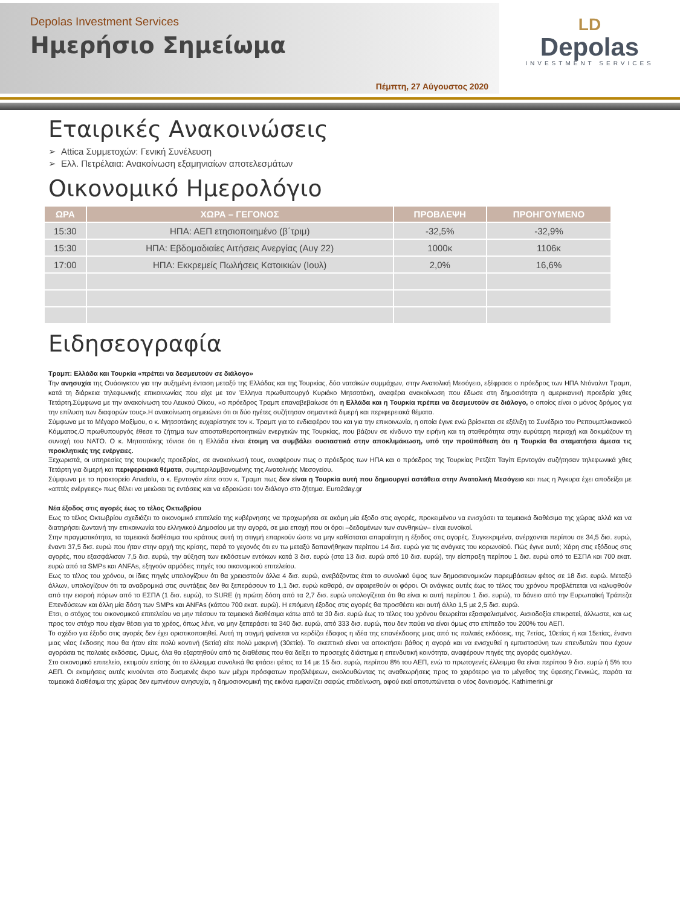Depolas Investment Services
Ημερήσιο Σημείωμα
Πέμπτη, 27 Αύγουστος 2020
LD
Depolas
INVESTMENT SERVICES
Εταιρικές Ανακοινώσεις
➢ Attica Συμμετοχών: Γενική Συνέλευση
➢ Ελλ. Πετρέλαια: Ανακοίνωση εξαμηνιαίων αποτελεσμάτων
Οικονομικό Ημερολόγιο
| ΩΡΑ | ΧΩΡΑ – ΓΕΓΟΝΟΣ | ΠΡΟΒΛΕΨΗ | ΠΡΟΗΓΟΥΜΕΝΟ |
| --- | --- | --- | --- |
| 15:30 | ΗΠΑ: ΑΕΠ ετησιοποιημένο (β΄τριμ) | -32,5% | -32,9% |
| 15:30 | ΗΠΑ: Εβδομαδιαίες Αιτήσεις Ανεργίας (Αυγ 22) | 1000κ | 1106κ |
| 17:00 | ΗΠΑ: Εκκρεμείς Πωλήσεις Κατοικιών (Ιουλ) | 2,0% | 16,6% |
Ειδησεογραφία
Τραμπ: Ελλάδα και Τουρκία «πρέπει να δεσμευτούν σε διάλογο»
Την ανησυχία της Ουάσιγκτον για την αυξημένη ένταση μεταξύ της Ελλάδας και της Τουρκίας, δύο νατοϊκών συμμάχων, στην Ανατολική Μεσόγειο, εξέφρασε ο πρόεδρος των ΗΠΑ Ντόναλντ Τραμπ, κατά τη διάρκεια τηλεφωνικής επικοινωνίας που είχε με τον Έλληνα πρωθυπουργό Κυριάκο Μητσοτάκη, αναφέρει ανακοίνωση που έδωσε στη δημοσιότητα η αμερικανική προεδρία χθες Τετάρτη.Σύμφωνα με την ανακοίνωση του Λευκού Οίκου, «ο πρόεδρος Τραμπ επαναβεβαίωσε ότι η Ελλάδα και η Τουρκία πρέπει να δεσμευτούν σε διάλογο, ο οποίος είναι ο μόνος δρόμος για την επίλυση των διαφορών τους».Η ανακοίνωση σημειώνει ότι οι δύο ηγέτες συζήτησαν σημαντικά διμερή και περιφερειακά θέματα.
Σύμφωνα με το Μέγαρο Μαξίμου, ο κ. Μητσοτάκης ευχαρίστησε τον κ. Τραμπ για το ενδιαφέρον του και για την επικοινωνία, η οποία έγινε ενώ βρίσκεται σε εξέλιξη το Συνέδριο του Ρεπουμπλικανικού Κόμματος.Ο πρωθυπουργός έθεσε το ζήτημα των αποσταθεροποιητικών ενεργειών της Τουρκίας, που βάζουν σε κίνδυνο την ειρήνη και τη σταθερότητα στην ευρύτερη περιοχή και δοκιμάζουν τη συνοχή του ΝΑΤΟ. Ο κ. Μητσοτάκης τόνισε ότι η Ελλάδα είναι έτοιμη να συμβάλει ουσιαστικά στην αποκλιμάκωση, υπό την προϋπόθεση ότι η Τουρκία θα σταματήσει άμεσα τις προκλητικές της ενέργειες.
Ξεχωριστά, οι υπηρεσίες της τουρκικής προεδρίας, σε ανακοίνωσή τους, αναφέρουν πως ο πρόεδρος των ΗΠΑ και ο πρόεδρος της Τουρκίας Ρετζέπ Ταγίπ Ερντογάν συζήτησαν τηλεφωνικά χθες Τετάρτη για διμερή και περιφερειακά θέματα, συμπεριλαμβανομένης της Ανατολικής Μεσογείου.
Σύμφωνα με το πρακτορείο Anadolu, ο κ. Ερντογάν είπε στον κ. Τραμπ πως δεν είναι η Τουρκία αυτή που δημιουργεί αστάθεια στην Ανατολική Μεσόγειο και πως η Άγκυρα έχει αποδείξει με «απτές ενέργειες» πως θέλει να μειώσει τις εντάσεις και να εδραιώσει τον διάλογο στο ζήτημα. Euro2day.gr
Νέα έξοδος στις αγορές έως το τέλος Οκτωβρίου
Εως το τέλος Οκτωβρίου σχεδιάζει το οικονομικό επιτελείο της κυβέρνησης να προχωρήσει σε ακόμη μία έξοδο στις αγορές, προκειμένου να ενισχύσει τα ταμειακά διαθέσιμα της χώρας αλλά και να διατηρήσει ζωντανή την επικοινωνία του ελληνικού Δημοσίου με την αγορά, σε μια εποχή που οι όροι –δεδομένων των συνθηκών– είναι ευνοϊκοί.
Στην πραγματικότητα, τα ταμειακά διαθέσιμα του κράτους αυτή τη στιγμή επαρκούν ώστε να μην καθίσταται απαραίτητη η έξοδος στις αγορές. Συγκεκριμένα, ανέρχονται περίπου σε 34,5 δισ. ευρώ, έναντι 37,5 δισ. ευρώ που ήταν στην αρχή της κρίσης, παρά το γεγονός ότι εν τω μεταξύ δαπανήθηκαν περίπου 14 δισ. ευρώ για τις ανάγκες του κορωνοϊού. Πώς έγινε αυτό; Χάρη στις εξόδους στις αγορές, που εξασφάλισαν 7,5 δισ. ευρώ, την αύξηση των εκδόσεων εντόκων κατά 3 δισ. ευρώ (στα 13 δισ. ευρώ από 10 δισ. ευρώ), την είσπραξη περίπου 1 δισ. ευρώ από το ΕΣΠΑ και 700 εκατ. ευρώ από τα SMPs και ANFAs, εξηγούν αρμόδιες πηγές του οικονομικού επιτελείου.
Εως το τέλος του χρόνου, οι ίδιες πηγές υπολογίζουν ότι θα χρειαστούν άλλα 4 δισ. ευρώ, ανεβάζοντας έτσι το συνολικό ύψος των δημοσιονομικών παρεμβάσεων φέτος σε 18 δισ. ευρώ. Μεταξύ άλλων, υπολογίζουν ότι τα αναδρομικά στις συντάξεις δεν θα ξεπεράσουν το 1,1 δισ. ευρώ καθαρά, αν αφαιρεθούν οι φόροι. Οι ανάγκες αυτές έως το τέλος του χρόνου προβλέπεται να καλυφθούν από την εισροή πόρων από το ΕΣΠΑ (1 δισ. ευρώ), το SURE (η πρώτη δόση από τα 2,7 δισ. ευρώ υπολογίζεται ότι θα είναι κι αυτή περίπου 1 δισ. ευρώ), το δάνειο από την Ευρωπαϊκή Τράπεζα Επενδύσεων και άλλη μία δόση των SMPs και ANFAs (κάπου 700 εκατ. ευρώ). Η επόμενη έξοδος στις αγορές θα προσθέσει και αυτή άλλο 1,5 με 2,5 δισ. ευρώ.
Ετσι, ο στόχος του οικονομικού επιτελείου να μην πέσουν τα ταμειακά διαθέσιμα κάτω από τα 30 δισ. ευρώ έως το τέλος του χρόνου θεωρείται εξασφαλισμένος. Αισιοδοξία επικρατεί, άλλωστε, και ως προς τον στόχο που είχαν θέσει για το χρέος, όπως λένε, να μην ξεπεράσει τα 340 δισ. ευρώ, από 333 δισ. ευρώ, που δεν παύει να είναι όμως στο επίπεδο του 200% του ΑΕΠ.
Το σχέδιο για έξοδο στις αγορές δεν έχει οριστικοποιηθεί. Αυτή τη στιγμή φαίνεται να κερδίζει έδαφος η ιδέα της επανέκδοσης μιας από τις παλαιές εκδόσεις, της 7ετίας, 10ετίας ή και 15ετίας, έναντι μιας νέας έκδοσης που θα ήταν είτε πολύ κοντινή (5ετία) είτε πολύ μακρινή (30ετία). Το σκεπτικό είναι να αποκτήσει βάθος η αγορά και να ενισχυθεί η εμπιστοσύνη των επενδυτών που έχουν αγοράσει τις παλαιές εκδόσεις. Ομως, όλα θα εξαρτηθούν από τις διαθέσεις που θα δείξει το προσεχές διάστημα η επενδυτική κοινότητα, αναφέρουν πηγές της αγοράς ομολόγων.
Στο οικονομικό επιτελείο, εκτιμούν επίσης ότι το έλλειμμα συνολικά θα φτάσει φέτος τα 14 με 15 δισ. ευρώ, περίπου 8% του ΑΕΠ, ενώ το πρωτογενές έλλειμμα θα είναι περίπου 9 δισ. ευρώ ή 5% του ΑΕΠ. Οι εκτιμήσεις αυτές κινούνται στο δυσμενές άκρο των μέχρι πρόσφατων προβλέψεων, ακολουθώντας τις αναθεωρήσεις προς το χειρότερο για το μέγεθος της ύφεσης.Γενικώς, παρότι τα ταμειακά διαθέσιμα της χώρας δεν εμπνέουν ανησυχία, η δημοσιονομική της εικόνα εμφανίζει σαφώς επιδείνωση, αφού εκεί αποτυπώνεται ο νέος δανεισμός. Kathimerini.gr